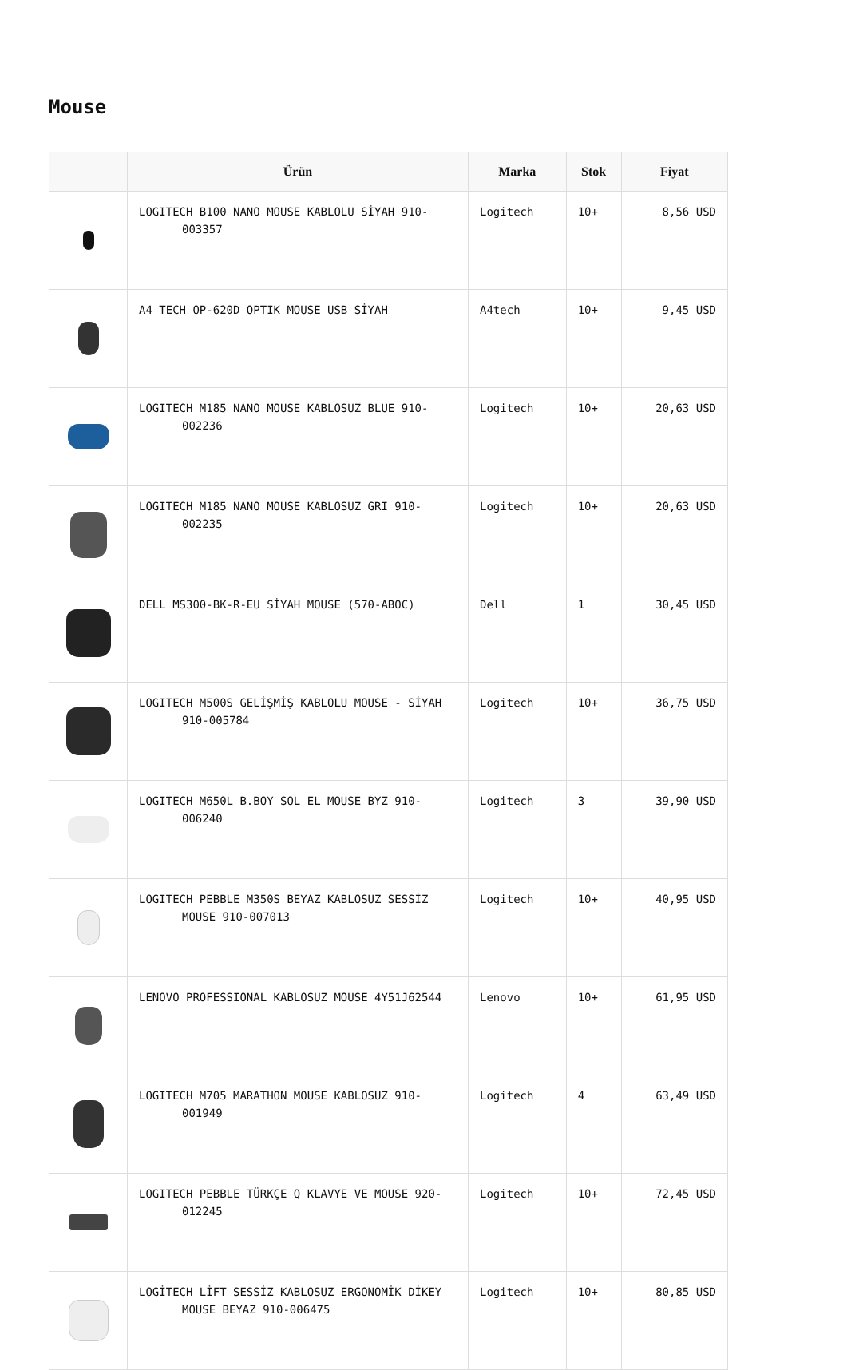Mouse
| | Ürün | Marka | Stok | Fiyat |
| --- | --- | --- | --- | --- |
| | LOGITECH B100 NANO MOUSE KABLOLU SİYAH 910-003357 | Logitech | 10+ | 8,56 USD |
| | A4 TECH OP-620D OPTIK MOUSE USB SİYAH | A4tech | 10+ | 9,45 USD |
| | LOGITECH M185 NANO MOUSE KABLOSUZ BLUE 910-002236 | Logitech | 10+ | 20,63 USD |
| | LOGITECH M185 NANO MOUSE KABLOSUZ GRI 910-002235 | Logitech | 10+ | 20,63 USD |
| | DELL MS300-BK-R-EU SİYAH MOUSE (570-ABOC) | Dell | 1 | 30,45 USD |
| | LOGITECH M500S GELİŞMİŞ KABLOLU MOUSE - SİYAH 910-005784 | Logitech | 10+ | 36,75 USD |
| | LOGITECH M650L B.BOY SOL EL MOUSE BYZ 910-006240 | Logitech | 3 | 39,90 USD |
| | LOGITECH PEBBLE M350S BEYAZ KABLOSUZ SESSİZ MOUSE 910-007013 | Logitech | 10+ | 40,95 USD |
| | LENOVO PROFESSIONAL KABLOSUZ MOUSE 4Y51J62544 | Lenovo | 10+ | 61,95 USD |
| | LOGITECH M705 MARATHON MOUSE KABLOSUZ 910-001949 | Logitech | 4 | 63,49 USD |
| | LOGITECH PEBBLE TÜRKÇE Q KLAVYE VE MOUSE 920-012245 | Logitech | 10+ | 72,45 USD |
| | LOGİTECH LİFT SESSİZ KABLOSUZ ERGONOMİK DİKEY MOUSE BEYAZ 910-006475 | Logitech | 10+ | 80,85 USD |